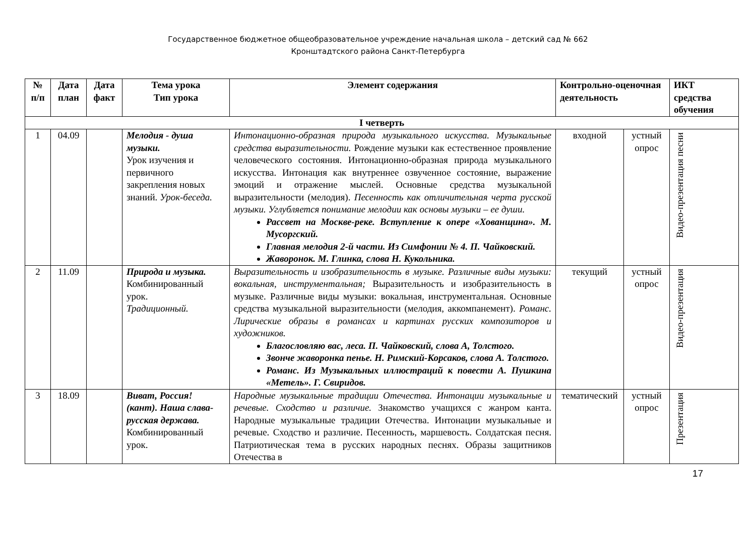Государственное бюджетное общеобразовательное учреждение начальная школа – детский сад № 662
Кронштадтского района Санкт-Петербурга
| № п/п | Дата план | Дата факт | Тема урока Тип урока | Элемент содержания | Контрольно-оценочная деятельность | | ИКТ средства обучения |
| --- | --- | --- | --- | --- | --- | --- | --- |
| I четверть | | | | | | | |
| 1 | 04.09 | | Мелодия - душа музыки. Урок изучения и первичного закрепления новых знаний. Урок-беседа. | Интонационно-образная природа музыкального искусства. Музыкальные средства выразительности. Рождение музыки как естественное проявление человеческого состояния. Интонационно-образная природа музыкального искусства. Интонация как внутреннее озвученное состояние, выражение эмоций и отражение мыслей. Основные средства музыкальной выразительности (мелодия). Песенность как отличительная черта русской музыки. Углубляется понимание мелодии как основы музыки – ее души. Рассвет на Москве-реке. Вступление к опере «Хованщина». М. Мусоргский. Главная мелодия 2-й части. Из Симфонии № 4. П. Чайковский. Жаворонок. М. Глинка, слова Н. Кукольника. | входной | устный опрос | Видео-презентация песни |
| 2 | 11.09 | | Природа и музыка. Комбинированный урок. Традиционный. | Выразительность и изобразительность в музыке. Различные виды музыки: вокальная, инструментальная; Выразительность и изобразительность в музыке. Различные виды музыки: вокальная, инструментальная. Основные средства музыкальной выразительности (мелодия, аккомпанемент). Романс. Лирические образы в романсах и картинах русских композиторов и художников. Благословляю вас, леса. П. Чайковский, слова А, Толстого. Звонче жаворонка пенье. Н. Римский-Корсаков, слова А. Толстого. Романс. Из Музыкальных иллюстраций к повести А. Пушкина «Метель». Г. Свиридов. | текущий | устный опрос | Видео-презентация |
| 3 | 18.09 | | Виват, Россия! (кант). Наша слава- русская держава. Комбинированный урок. | Народные музыкальные традиции Отечества. Интонации музыкальные и речевые. Сходство и различие. Знакомство учащихся с жанром канта. Народные музыкальные традиции Отечества. Интонации музыкальные и речевые. Сходство и различие. Песенность, маршевость. Солдатская песня. Патриотическая тема в русских народных песнях. Образы защитников Отечества в | тематический | устный опрос | Презентация |
17